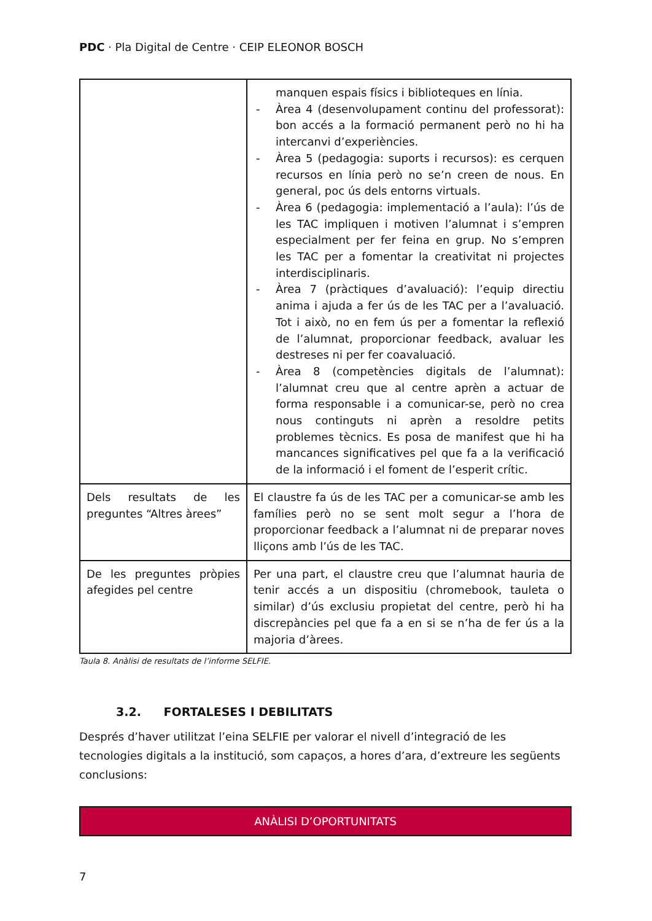PDC · Pla Digital de Centre · CEIP ELEONOR BOSCH
| | manquen espais físics i biblioteques en línia. - Àrea 4 (desenvolupament continu del professorat): bon accés a la formació permanent però no hi ha intercanvi d’experiències. - Àrea 5 (pedagogia: suports i recursos): es cerquen recursos en línia però no se’n creen de nous. En general, poc ús dels entorns virtuals. - Àrea 6 (pedagogia: implementació a l’aula): l’ús de les TAC impliquen i motiven l’alumnat i s’empren especialment per fer feina en grup. No s’empren les TAC per a fomentar la creativitat ni projectes interdisciplinaris. - Àrea 7 (pràctiques d’avaluació): l’equip directiu anima i ajuda a fer ús de les TAC per a l’avaluació. Tot i això, no en fem ús per a fomentar la reflexió de l’alumnat, proporcionar feedback, avaluar les destreses ni per fer coavaluació. - Àrea 8 (competències digitals de l’alumnat): l’alumnat creu que al centre aprèn a actuar de forma responsable i a comunicar-se, però no crea nous continguts ni aprèn a resoldre petits problemes tècnics. Es posa de manifest que hi ha mancances significatives pel que fa a la verificació de la informació i el foment de l’esperit crític. |
| Dels resultats de les preguntes “Altres àrees” | El claustre fa ús de les TAC per a comunicar-se amb les famílies però no se sent molt segur a l’hora de proporcionar feedback a l’alumnat ni de preparar noves lliçons amb l’ús de les TAC. |
| De les preguntes pròpies afegides pel centre | Per una part, el claustre creu que l’alumnat hauria de tenir accés a un dispositiu (chromebook, tauleta o similar) d’ús exclusiu propietat del centre, però hi ha discrepàncies pel que fa a en si se n’ha de fer ús a la majoria d’àrees. |
Taula 8. Anàlisi de resultats de l’informe SELFIE.
3.2. FORTALESES I DEBILITATS
Després d’haver utilitzat l’eina SELFIE per valorar el nivell d’integració de les tecnologies digitals a la institució, som capaços, a hores d’ara, d’extreure les següents conclusions:
ANÀLISI D’OPORTUNITATS
7